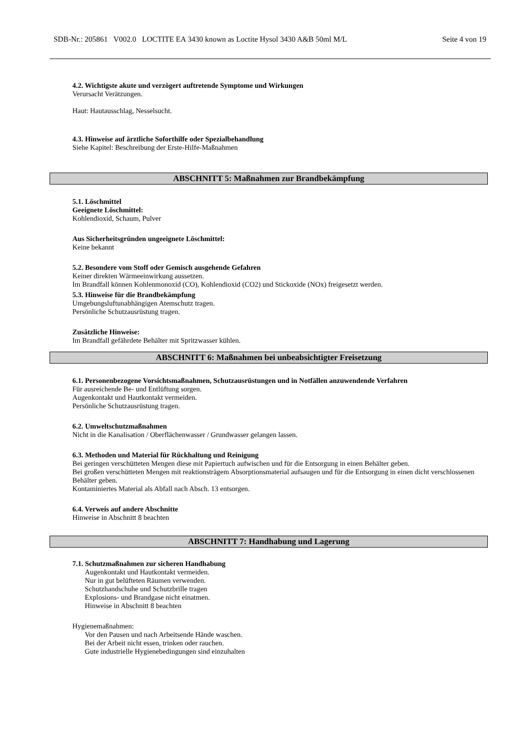SDB-Nr.: 205861 V002.0 LOCTITE EA 3430 known as Loctite Hysol 3430 A&B 50ml M/L Seite 4 von 19
4.2. Wichtigste akute und verzögert auftretende Symptome und Wirkungen
Verursacht Verätzungen.
Haut: Hautausschlag, Nesselsucht.
4.3. Hinweise auf ärztliche Soforthilfe oder Spezialbehandlung
Siehe Kapitel: Beschreibung der Erste-Hilfe-Maßnahmen
ABSCHNITT 5: Maßnahmen zur Brandbekämpfung
5.1. Löschmittel
Geeignete Löschmittel:
Kohlendioxid, Schaum, Pulver
Aus Sicherheitsgründen ungeeignete Löschmittel:
Keine bekannt
5.2. Besondere vom Stoff oder Gemisch ausgehende Gefahren
Keiner direkten Wärmeeinwirkung aussetzen.
Im Brandfall können Kohlenmonoxid (CO), Kohlendioxid (CO2) und Stickoxide (NOx) freigesetzt werden.
5.3. Hinweise für die Brandbekämpfung
Umgebungsluftunabhängigen Atemschutz tragen.
Persönliche Schutzausrüstung tragen.
Zusätzliche Hinweise:
Im Brandfall gefährdete Behälter mit Spritzwasser kühlen.
ABSCHNITT 6: Maßnahmen bei unbeabsichtigter Freisetzung
6.1. Personenbezogene Vorsichtsmaßnahmen, Schutzausrüstungen und in Notfällen anzuwendende Verfahren
Für ausreichende Be- und Entlüftung sorgen.
Augenkontakt und Hautkontakt vermeiden.
Persönliche Schutzausrüstung tragen.
6.2. Umweltschutzmaßnahmen
Nicht in die Kanalisation / Oberflächenwasser / Grundwasser gelangen lassen.
6.3. Methoden und Material für Rückhaltung und Reinigung
Bei geringen verschütteten Mengen diese mit Papiertuch aufwischen und für die Entsorgung in einen Behälter geben.
Bei großen verschütteten Mengen mit reaktionsträgem Absorptionsmaterial aufsaugen und für die Entsorgung in einen dicht verschlossenen Behälter geben.
Kontaminiertes Material als Abfall nach Absch. 13 entsorgen.
6.4. Verweis auf andere Abschnitte
Hinweise in Abschnitt 8 beachten
ABSCHNITT 7: Handhabung und Lagerung
7.1. Schutzmaßnahmen zur sicheren Handhabung
Augenkontakt und Hautkontakt vermeiden.
Nur in gut belüfteten Räumen verwenden.
Schutzhandschuhe und Schutzbrille tragen
Explosions- und Brandgase nicht einatmen.
Hinweise in Abschnitt 8 beachten
Hygienemaßnahmen:
Vor den Pausen und nach Arbeitsende Hände waschen.
Bei der Arbeit nicht essen, trinken oder rauchen.
Gute industrielle Hygienebedingungen sind einzuhalten